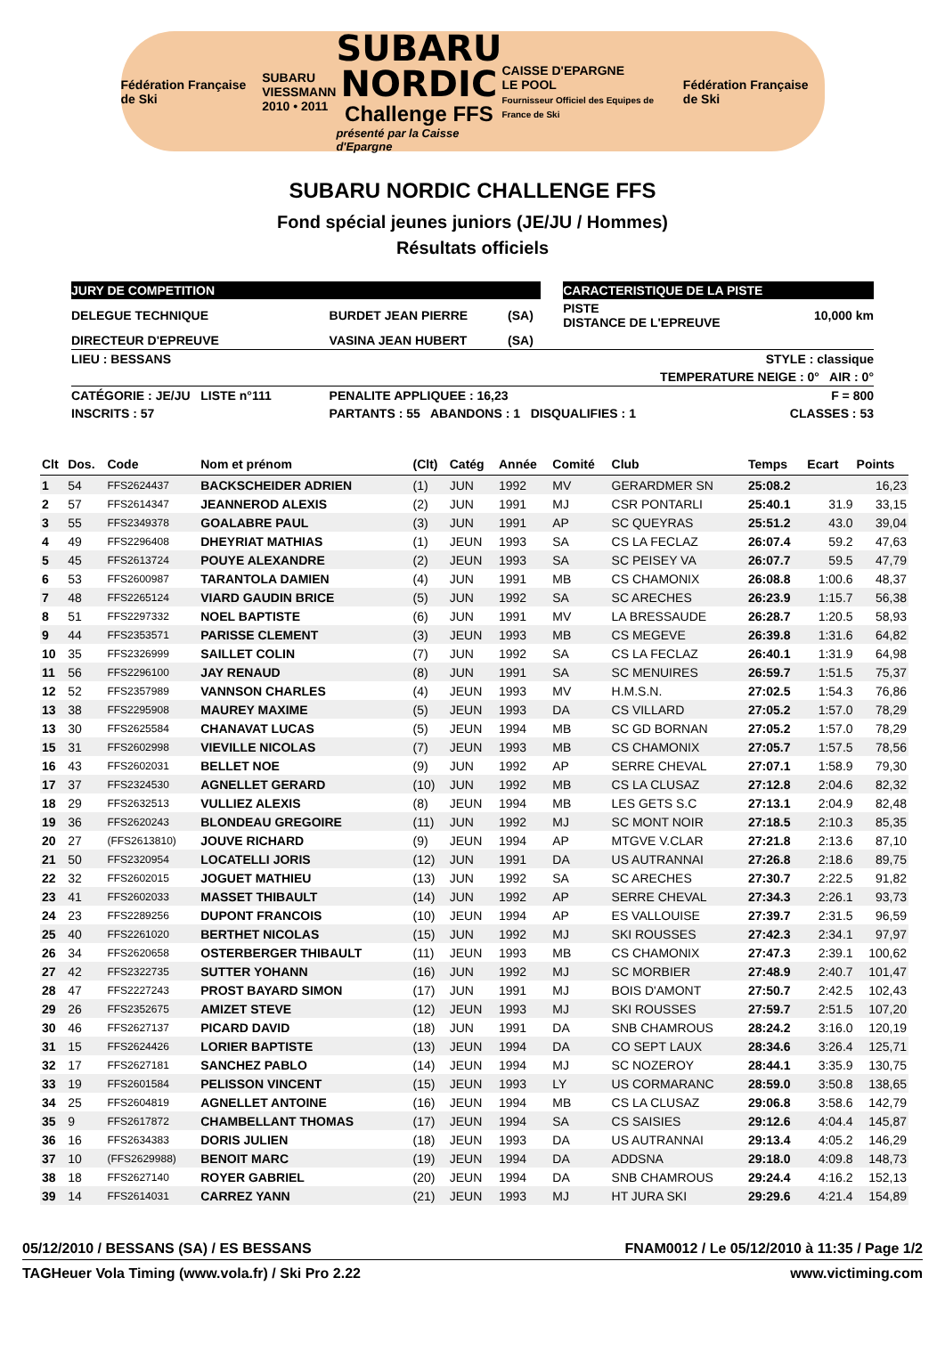Fédération Française de Ski
SUBARU
VIESSMANN
2010 • 2011
SUBARU
NORDIC
Challenge FFS
présenté par la Caisse d'Epargne
CAISSE D'EPARGNE
LE POOL
Fournisseur Officiel des Equipes de France de Ski
Fédération Française de Ski
SUBARU NORDIC CHALLENGE FFS
Fond spécial jeunes juniors (JE/JU / Hommes)
Résultats officiels
| JURY DE COMPETITION | | | | CARACTERISTIQUE DE LA PISTE | |
| DELEGUE TECHNIQUE | BURDET JEAN PIERRE | (SA) | | PISTE DISTANCE DE L'EPREUVE | 10,000 km |
| DIRECTEUR D'EPREUVE | VASINA JEAN HUBERT | (SA) | | | |
| LIEU : BESSANS | STYLE : classique | | | | |
| TEMPERATURE NEIGE : 0° AIR : 0° | | | | | |
| CATÉGORIE : JE/JU LISTE n°111 | PENALITE APPLIQUEE : 16,23 | | | | F = 800 |
| INSCRITS : 57 | PARTANTS : 55 ABANDONS : 1 DISQUALIFIES : 1 | | | | CLASSES : 53 |
| Clt | Dos. | Code | Nom et prénom | (Clt) | Catég | Année | Comité | Club | Temps | Ecart | Points |
| --- | --- | --- | --- | --- | --- | --- | --- | --- | --- | --- | --- |
| 1 | 54 | FFS2624437 | BACKSCHEIDER ADRIEN | (1) | JUN | 1992 | MV | GERARDMER SN | 25:08.2 | | 16,23 |
| 2 | 57 | FFS2614347 | JEANNEROD ALEXIS | (2) | JUN | 1991 | MJ | CSR PONTARLI | 25:40.1 | 31.9 | 33,15 |
| 3 | 55 | FFS2349378 | GOALABRE PAUL | (3) | JUN | 1991 | AP | SC QUEYRAS | 25:51.2 | 43.0 | 39,04 |
| 4 | 49 | FFS2296408 | DHEYRIAT MATHIAS | (1) | JEUN | 1993 | SA | CS LA FECLAZ | 26:07.4 | 59.2 | 47,63 |
| 5 | 45 | FFS2613724 | POUYE ALEXANDRE | (2) | JEUN | 1993 | SA | SC PEISEY VA | 26:07.7 | 59.5 | 47,79 |
| 6 | 53 | FFS2600987 | TARANTOLA DAMIEN | (4) | JUN | 1991 | MB | CS CHAMONIX | 26:08.8 | 1:00.6 | 48,37 |
| 7 | 48 | FFS2265124 | VIARD GAUDIN BRICE | (5) | JUN | 1992 | SA | SC ARECHES | 26:23.9 | 1:15.7 | 56,38 |
| 8 | 51 | FFS2297332 | NOEL BAPTISTE | (6) | JUN | 1991 | MV | LA BRESSAUDE | 26:28.7 | 1:20.5 | 58,93 |
| 9 | 44 | FFS2353571 | PARISSE CLEMENT | (3) | JEUN | 1993 | MB | CS MEGEVE | 26:39.8 | 1:31.6 | 64,82 |
| 10 | 35 | FFS2326999 | SAILLET COLIN | (7) | JUN | 1992 | SA | CS LA FECLAZ | 26:40.1 | 1:31.9 | 64,98 |
| 11 | 56 | FFS2296100 | JAY RENAUD | (8) | JUN | 1991 | SA | SC MENUIRES | 26:59.7 | 1:51.5 | 75,37 |
| 12 | 52 | FFS2357989 | VANNSON CHARLES | (4) | JEUN | 1993 | MV | H.M.S.N. | 27:02.5 | 1:54.3 | 76,86 |
| 13 | 38 | FFS2295908 | MAUREY MAXIME | (5) | JEUN | 1993 | DA | CS VILLARD | 27:05.2 | 1:57.0 | 78,29 |
| 13 | 30 | FFS2625584 | CHANAVAT LUCAS | (5) | JEUN | 1994 | MB | SC GD BORNAN | 27:05.2 | 1:57.0 | 78,29 |
| 15 | 31 | FFS2602998 | VIEVILLE NICOLAS | (7) | JEUN | 1993 | MB | CS CHAMONIX | 27:05.7 | 1:57.5 | 78,56 |
| 16 | 43 | FFS2602031 | BELLET NOE | (9) | JUN | 1992 | AP | SERRE CHEVAL | 27:07.1 | 1:58.9 | 79,30 |
| 17 | 37 | FFS2324530 | AGNELLET GERARD | (10) | JUN | 1992 | MB | CS LA CLUSAZ | 27:12.8 | 2:04.6 | 82,32 |
| 18 | 29 | FFS2632513 | VULLIEZ ALEXIS | (8) | JEUN | 1994 | MB | LES GETS S.C | 27:13.1 | 2:04.9 | 82,48 |
| 19 | 36 | FFS2620243 | BLONDEAU GREGOIRE | (11) | JUN | 1992 | MJ | SC MONT NOIR | 27:18.5 | 2:10.3 | 85,35 |
| 20 | 27 | (FFS2613810) | JOUVE RICHARD | (9) | JEUN | 1994 | AP | MTGVE V.CLAR | 27:21.8 | 2:13.6 | 87,10 |
| 21 | 50 | FFS2320954 | LOCATELLI JORIS | (12) | JUN | 1991 | DA | US AUTRANNAI | 27:26.8 | 2:18.6 | 89,75 |
| 22 | 32 | FFS2602015 | JOGUET MATHIEU | (13) | JUN | 1992 | SA | SC ARECHES | 27:30.7 | 2:22.5 | 91,82 |
| 23 | 41 | FFS2602033 | MASSET THIBAULT | (14) | JUN | 1992 | AP | SERRE CHEVAL | 27:34.3 | 2:26.1 | 93,73 |
| 24 | 23 | FFS2289256 | DUPONT FRANCOIS | (10) | JEUN | 1994 | AP | ES VALLOUISE | 27:39.7 | 2:31.5 | 96,59 |
| 25 | 40 | FFS2261020 | BERTHET NICOLAS | (15) | JUN | 1992 | MJ | SKI ROUSSES | 27:42.3 | 2:34.1 | 97,97 |
| 26 | 34 | FFS2620658 | OSTERBERGER THIBAULT | (11) | JEUN | 1993 | MB | CS CHAMONIX | 27:47.3 | 2:39.1 | 100,62 |
| 27 | 42 | FFS2322735 | SUTTER YOHANN | (16) | JUN | 1992 | MJ | SC MORBIER | 27:48.9 | 2:40.7 | 101,47 |
| 28 | 47 | FFS2227243 | PROST BAYARD SIMON | (17) | JUN | 1991 | MJ | BOIS D'AMONT | 27:50.7 | 2:42.5 | 102,43 |
| 29 | 26 | FFS2352675 | AMIZET STEVE | (12) | JEUN | 1993 | MJ | SKI ROUSSES | 27:59.7 | 2:51.5 | 107,20 |
| 30 | 46 | FFS2627137 | PICARD DAVID | (18) | JUN | 1991 | DA | SNB CHAMROUS | 28:24.2 | 3:16.0 | 120,19 |
| 31 | 15 | FFS2624426 | LORIER BAPTISTE | (13) | JEUN | 1994 | DA | CO SEPT LAUX | 28:34.6 | 3:26.4 | 125,71 |
| 32 | 17 | FFS2627181 | SANCHEZ PABLO | (14) | JEUN | 1994 | MJ | SC NOZEROY | 28:44.1 | 3:35.9 | 130,75 |
| 33 | 19 | FFS2601584 | PELISSON VINCENT | (15) | JEUN | 1993 | LY | US CORMARANC | 28:59.0 | 3:50.8 | 138,65 |
| 34 | 25 | FFS2604819 | AGNELLET ANTOINE | (16) | JEUN | 1994 | MB | CS LA CLUSAZ | 29:06.8 | 3:58.6 | 142,79 |
| 35 | 9 | FFS2617872 | CHAMBELLANT THOMAS | (17) | JEUN | 1994 | SA | CS SAISIES | 29:12.6 | 4:04.4 | 145,87 |
| 36 | 16 | FFS2634383 | DORIS JULIEN | (18) | JEUN | 1993 | DA | US AUTRANNAI | 29:13.4 | 4:05.2 | 146,29 |
| 37 | 10 | (FFS2629988) | BENOIT MARC | (19) | JEUN | 1994 | DA | ADDSNA | 29:18.0 | 4:09.8 | 148,73 |
| 38 | 18 | FFS2627140 | ROYER GABRIEL | (20) | JEUN | 1994 | DA | SNB CHAMROUS | 29:24.4 | 4:16.2 | 152,13 |
| 39 | 14 | FFS2614031 | CARREZ YANN | (21) | JEUN | 1993 | MJ | HT JURA SKI | 29:29.6 | 4:21.4 | 154,89 |
05/12/2010 / BESSANS (SA) / ES BESSANS FNAM0012 / Le 05/12/2010 à 11:35 / Page 1/2
TAGHeuer Vola Timing (www.vola.fr) / Ski Pro 2.22 www.victiming.com